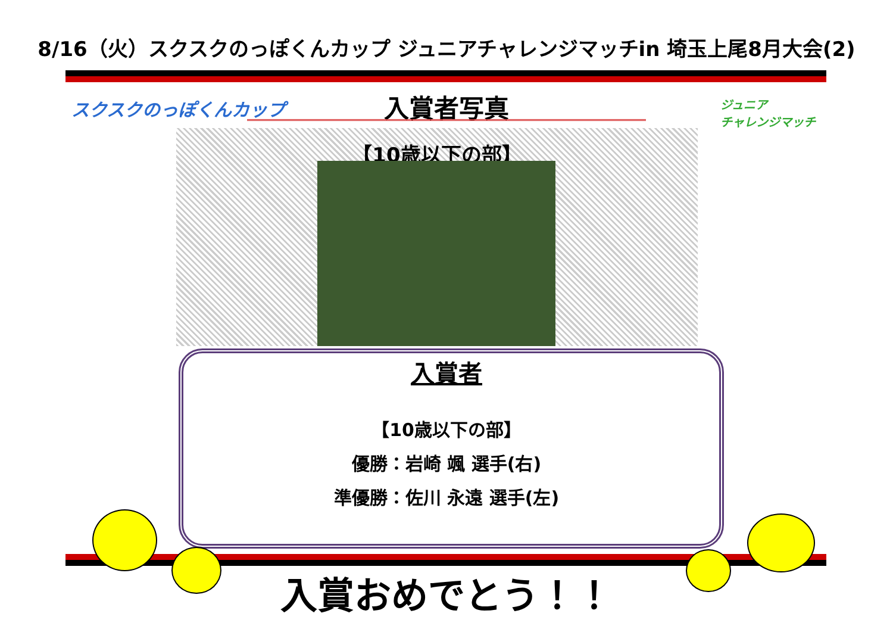8/16（火）スクスクのっぽくんカップ ジュニアチャレンジマッチin 埼玉上尾8月大会(2)
スクスクのっぽくんカップ
入賞者写真
ジュニア
チャレンジマッチ
【10歳以下の部】
入賞者
【10歳以下の部】
優勝：岩崎 颯 選手(右)
準優勝：佐川 永遠 選手(左)
入賞おめでとう！！